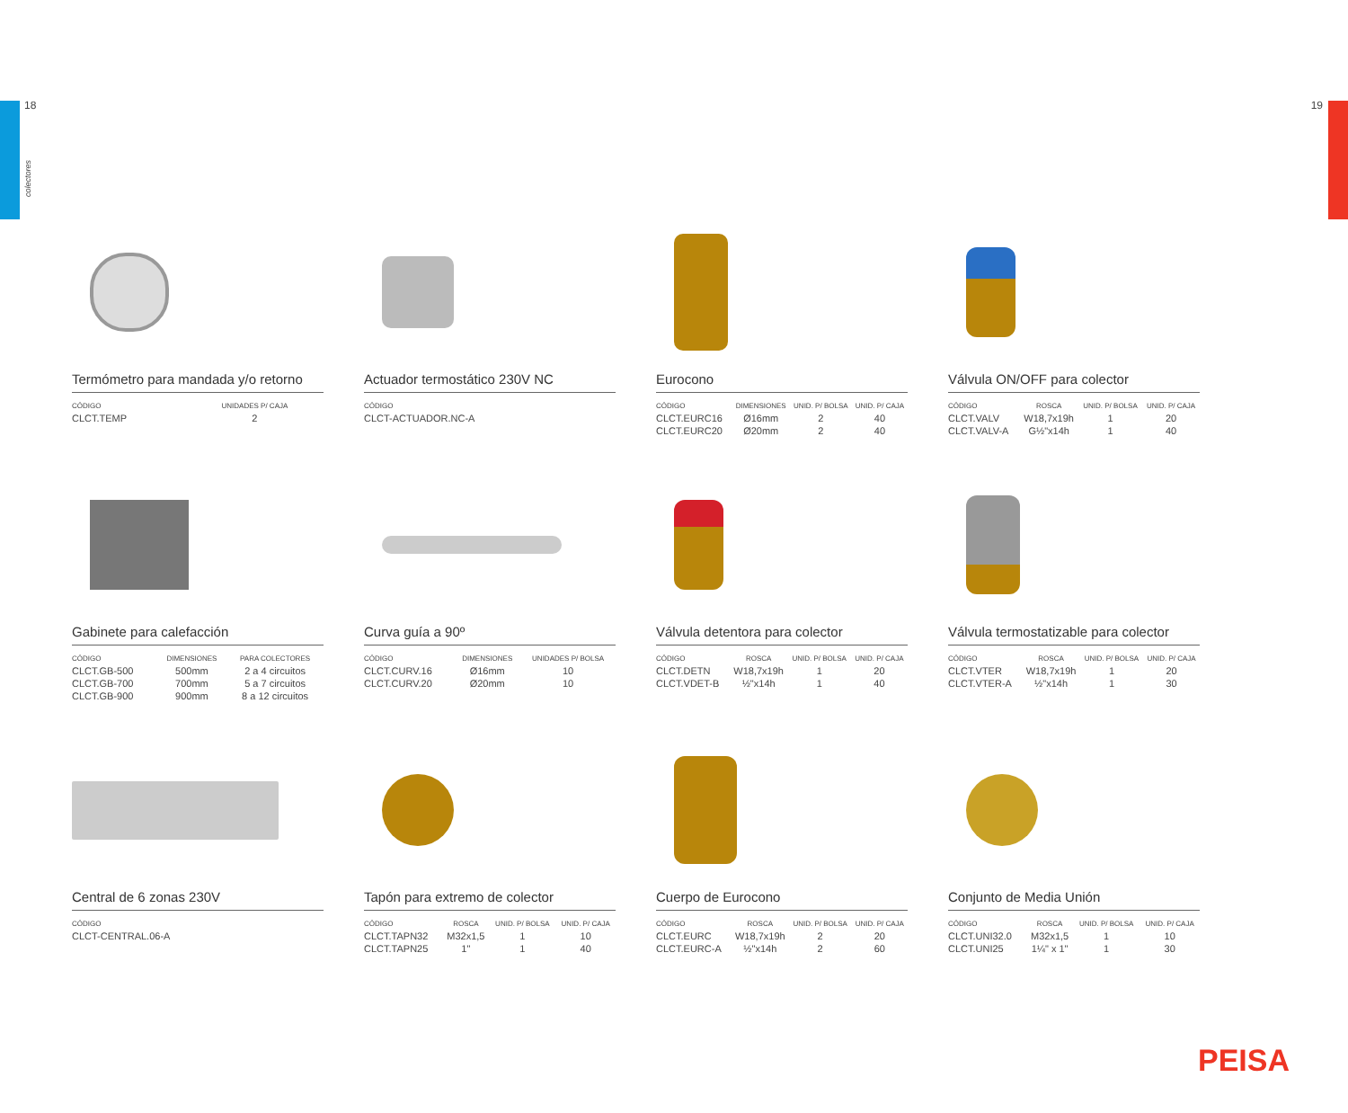18
colectores
19
Termómetro para mandada y/o retorno
| CÓDIGO | UNIDADES P/ CAJA |
| --- | --- |
| CLCT.TEMP | 2 |
Actuador termostático 230V NC
| CÓDIGO |
| --- |
| CLCT-ACTUADOR.NC-A |
Eurocono
| CÓDIGO | DIMENSIONES | UNID. P/ BOLSA | UNID. P/ CAJA |
| --- | --- | --- | --- |
| CLCT.EURC16 | Ø16mm | 2 | 40 |
| CLCT.EURC20 | Ø20mm | 2 | 40 |
Válvula ON/OFF para colector
| CÓDIGO | ROSCA | UNID. P/ BOLSA | UNID. P/ CAJA |
| --- | --- | --- | --- |
| CLCT.VALV | W18,7x19h | 1 | 20 |
| CLCT.VALV-A | G½"x14h | 1 | 40 |
Gabinete para calefacción
| CÓDIGO | DIMENSIONES | PARA COLECTORES |
| --- | --- | --- |
| CLCT.GB-500 | 500mm | 2 a 4 circuitos |
| CLCT.GB-700 | 700mm | 5 a 7 circuitos |
| CLCT.GB-900 | 900mm | 8 a 12 circuitos |
Curva guía a 90º
| CÓDIGO | DIMENSIONES | UNIDADES P/ BOLSA |
| --- | --- | --- |
| CLCT.CURV.16 | Ø16mm | 10 |
| CLCT.CURV.20 | Ø20mm | 10 |
Válvula detentora para colector
| CÓDIGO | ROSCA | UNID. P/ BOLSA | UNID. P/ CAJA |
| --- | --- | --- | --- |
| CLCT.DETN | W18,7x19h | 1 | 20 |
| CLCT.VDET-B | ½"x14h | 1 | 40 |
Válvula termostatizable para colector
| CÓDIGO | ROSCA | UNID. P/ BOLSA | UNID. P/ CAJA |
| --- | --- | --- | --- |
| CLCT.VTER | W18,7x19h | 1 | 20 |
| CLCT.VTER-A | ½"x14h | 1 | 30 |
Central de 6 zonas 230V
| CÓDIGO |
| --- |
| CLCT-CENTRAL.06-A |
Tapón para extremo de colector
| CÓDIGO | ROSCA | UNID. P/ BOLSA | UNID. P/ CAJA |
| --- | --- | --- | --- |
| CLCT.TAPN32 | M32x1,5 | 1 | 10 |
| CLCT.TAPN25 | 1" | 1 | 40 |
Cuerpo de Eurocono
| CÓDIGO | ROSCA | UNID. P/ BOLSA | UNID. P/ CAJA |
| --- | --- | --- | --- |
| CLCT.EURC | W18,7x19h | 2 | 20 |
| CLCT.EURC-A | ½"x14h | 2 | 60 |
Conjunto de Media Unión
| CÓDIGO | ROSCA | UNID. P/ BOLSA | UNID. P/ CAJA |
| --- | --- | --- | --- |
| CLCT.UNI32.0 | M32x1,5 | 1 | 10 |
| CLCT.UNI25 | 1¼" x 1" | 1 | 30 |
PEISA